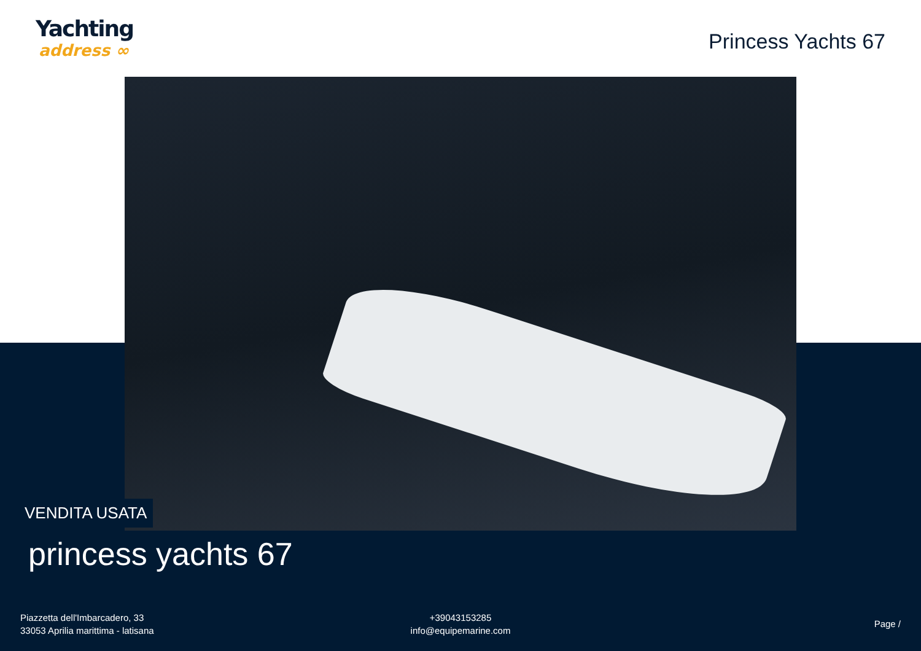Yachting
address ∞
Princess Yachts 67
VENDITA USATA
princess yachts 67
Piazzetta dell'Imbarcadero, 33
33053 Aprilia marittima - latisana
+39043153285
info@equipemarine.com
Page /